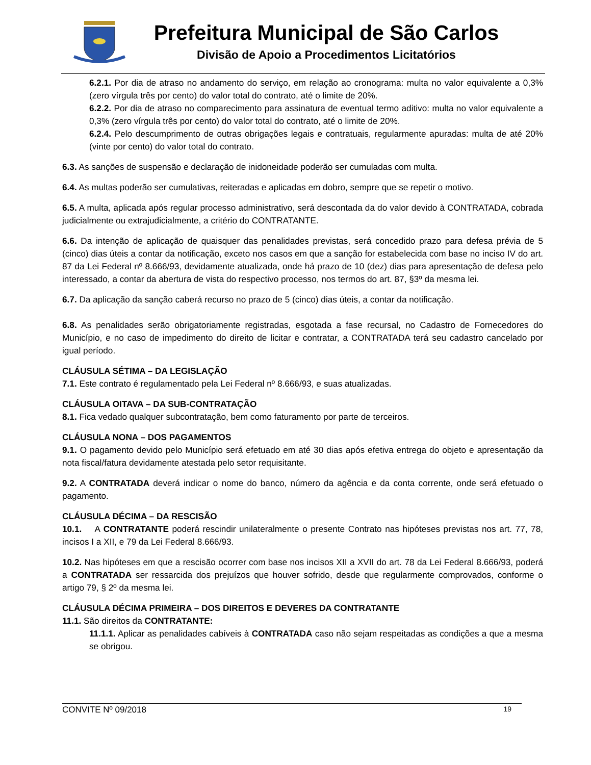Prefeitura Municipal de São Carlos
Divisão de Apoio a Procedimentos Licitatórios
6.2.1. Por dia de atraso no andamento do serviço, em relação ao cronograma: multa no valor equivalente a 0,3% (zero vírgula três por cento) do valor total do contrato, até o limite de 20%.
6.2.2. Por dia de atraso no comparecimento para assinatura de eventual termo aditivo: multa no valor equivalente a 0,3% (zero vírgula três por cento) do valor total do contrato, até o limite de 20%.
6.2.4. Pelo descumprimento de outras obrigações legais e contratuais, regularmente apuradas: multa de até 20% (vinte por cento) do valor total do contrato.
6.3. As sanções de suspensão e declaração de inidoneidade poderão ser cumuladas com multa.
6.4. As multas poderão ser cumulativas, reiteradas e aplicadas em dobro, sempre que se repetir o motivo.
6.5. A multa, aplicada após regular processo administrativo, será descontada da do valor devido à CONTRATADA, cobrada judicialmente ou extrajudicialmente, a critério do CONTRATANTE.
6.6. Da intenção de aplicação de quaisquer das penalidades previstas, será concedido prazo para defesa prévia de 5 (cinco) dias úteis a contar da notificação, exceto nos casos em que a sanção for estabelecida com base no inciso IV do art. 87 da Lei Federal nº 8.666/93, devidamente atualizada, onde há prazo de 10 (dez) dias para apresentação de defesa pelo interessado, a contar da abertura de vista do respectivo processo, nos termos do art. 87, §3º da mesma lei.
6.7. Da aplicação da sanção caberá recurso no prazo de 5 (cinco) dias úteis, a contar da notificação.
6.8. As penalidades serão obrigatoriamente registradas, esgotada a fase recursal, no Cadastro de Fornecedores do Município, e no caso de impedimento do direito de licitar e contratar, a CONTRATADA terá seu cadastro cancelado por igual período.
CLÁUSULA SÉTIMA – DA LEGISLAÇÃO
7.1. Este contrato é regulamentado pela Lei Federal nº 8.666/93, e suas atualizadas.
CLÁUSULA OITAVA – DA SUB-CONTRATAÇÃO
8.1. Fica vedado qualquer subcontratação, bem como faturamento por parte de terceiros.
CLÁUSULA NONA – DOS PAGAMENTOS
9.1. O pagamento devido pelo Município será efetuado em até 30 dias após efetiva entrega do objeto e apresentação da nota fiscal/fatura devidamente atestada pelo setor requisitante.
9.2. A CONTRATADA deverá indicar o nome do banco, número da agência e da conta corrente, onde será efetuado o pagamento.
CLÁUSULA DÉCIMA – DA RESCISÃO
10.1. A CONTRATANTE poderá rescindir unilateralmente o presente Contrato nas hipóteses previstas nos art. 77, 78, incisos I a XII, e 79 da Lei Federal 8.666/93.
10.2. Nas hipóteses em que a rescisão ocorrer com base nos incisos XII a XVII do art. 78 da Lei Federal 8.666/93, poderá a CONTRATADA ser ressarcida dos prejuízos que houver sofrido, desde que regularmente comprovados, conforme o artigo 79, § 2º da mesma lei.
CLÁUSULA DÉCIMA PRIMEIRA – DOS DIREITOS E DEVERES DA CONTRATANTE
11.1. São direitos da CONTRATANTE:
11.1.1. Aplicar as penalidades cabíveis à CONTRATADA caso não sejam respeitadas as condições a que a mesma se obrigou.
CONVITE Nº 09/2018 19